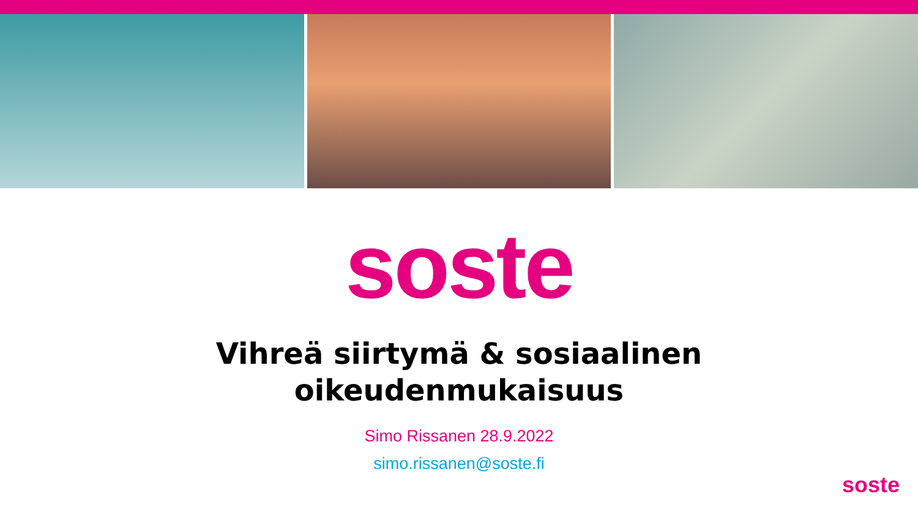soste
Vihreä siirtymä & sosiaalinen
oikeudenmukaisuus
Simo Rissanen 28.9.2022
simo.rissanen@soste.fi
soste